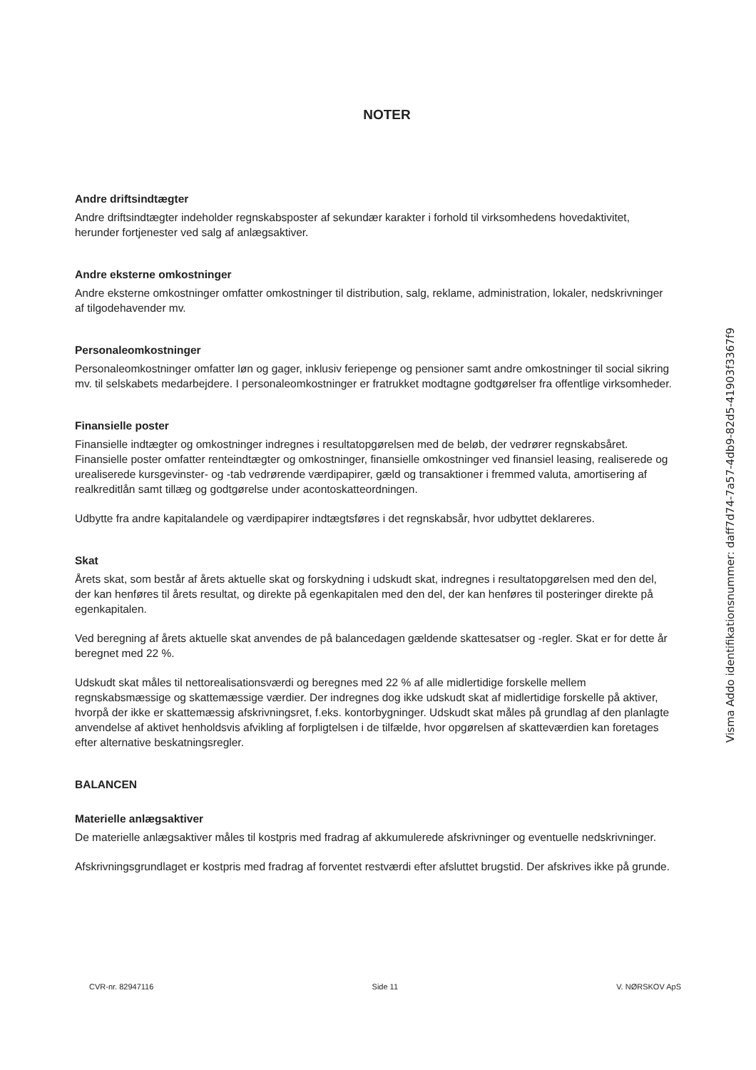NOTER
Andre driftsindtægter
Andre driftsindtægter indeholder regnskabsposter af sekundær karakter i forhold til virksomhedens hovedaktivitet, herunder fortjenester ved salg af anlægsaktiver.
Andre eksterne omkostninger
Andre eksterne omkostninger omfatter omkostninger til distribution, salg, reklame, administration, lokaler, nedskrivninger af tilgodehavender mv.
Personaleomkostninger
Personaleomkostninger omfatter løn og gager, inklusiv feriepenge og pensioner samt andre omkostninger til social sikring mv. til selskabets medarbejdere. I personaleomkostninger er fratrukket modtagne godtgørelser fra offentlige virksomheder.
Finansielle poster
Finansielle indtægter og omkostninger indregnes i resultatopgørelsen med de beløb, der vedrører regnskabsåret. Finansielle poster omfatter renteindtægter og omkostninger, finansielle omkostninger ved finansiel leasing, realiserede og urealiserede kursgevinster- og -tab vedrørende værdipapirer, gæld og transaktioner i fremmed valuta, amortisering af realkreditlån samt tillæg og godtgørelse under acontoskatteordningen.
Udbytte fra andre kapitalandele og værdipapirer indtægtsføres i det regnskabsår, hvor udbyttet deklareres.
Skat
Årets skat, som består af årets aktuelle skat og forskydning i udskudt skat, indregnes i resultatopgørelsen med den del, der kan henføres til årets resultat, og direkte på egenkapitalen med den del, der kan henføres til posteringer direkte på egenkapitalen.
Ved beregning af årets aktuelle skat anvendes de på balancedagen gældende skattesatser og -regler. Skat er for dette år beregnet med 22 %.
Udskudt skat måles til nettorealisationsværdi og beregnes med 22 % af alle midlertidige forskelle mellem regnskabsmæssige og skattemæssige værdier. Der indregnes dog ikke udskudt skat af midlertidige forskelle på aktiver, hvorpå der ikke er skattemæssig afskrivningsret, f.eks. kontorbygninger. Udskudt skat måles på grundlag af den planlagte anvendelse af aktivet henholdsvis afvikling af forpligtelsen i de tilfælde, hvor opgørelsen af skatteværdien kan foretages efter alternative beskatningsregler.
BALANCEN
Materielle anlægsaktiver
De materielle anlægsaktiver måles til kostpris med fradrag af akkumulerede afskrivninger og eventuelle nedskrivninger.
Afskrivningsgrundlaget er kostpris med fradrag af forventet restværdi efter afsluttet brugstid. Der afskrives ikke på grunde.
CVR-nr. 82947116 Side 11 V. NØRSKOV ApS
Visma Addo identifikationsnummer: daff7d74-7a57-4db9-82d5-41903f3367f9